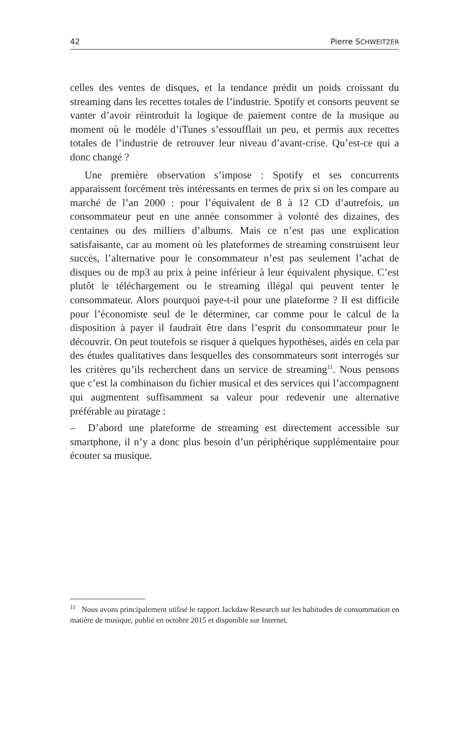42 Pierre SCHWEITZER
celles des ventes de disques, et la tendance prédit un poids croissant du streaming dans les recettes totales de l’industrie. Spotify et consorts peuvent se vanter d’avoir réintroduit la logique de paiement contre de la musique au moment où le modèle d’iTunes s’essoufflait un peu, et permis aux recettes totales de l’industrie de retrouver leur niveau d’avant-crise. Qu’est-ce qui a donc changé ?
Une première observation s’impose : Spotify et ses concurrents apparaissent forcément très intéressants en termes de prix si on les compare au marché de l’an 2000 : pour l’équivalent de 8 à 12 CD d’autrefois, un consommateur peut en une année consommer à volonté des dizaines, des centaines ou des milliers d’albums. Mais ce n’est pas une explication satisfaisante, car au moment où les plateformes de streaming construisent leur succès, l’alternative pour le consommateur n’est pas seulement l’achat de disques ou de mp3 au prix à peine inférieur à leur équivalent physique. C’est plutôt le téléchargement ou le streaming illégal qui peuvent tenter le consommateur. Alors pourquoi paye-t-il pour une plateforme ? Il est difficile pour l’économiste seul de le déterminer, car comme pour le calcul de la disposition à payer il faudrait être dans l’esprit du consommateur pour le découvrir. On peut toutefois se risquer à quelques hypothèses, aidés en cela par des études qualitatives dans lesquelles des consommateurs sont interrogés sur les critères qu’ils recherchent dans un service de streaming<sup>11</sup>. Nous pensons que c’est la combinaison du fichier musical et des services qui l’accompagnent qui augmentent suffisamment sa valeur pour redevenir une alternative préférable au piratage :
– D’abord une plateforme de streaming est directement accessible sur smartphone, il n’y a donc plus besoin d’un périphérique supplémentaire pour écouter sa musique.
<sup>11</sup> Nous avons principalement utilisé le rapport Jackdaw Research sur les habitudes de consommation en matière de musique, publié en octobre 2015 et disponible sur Internet.